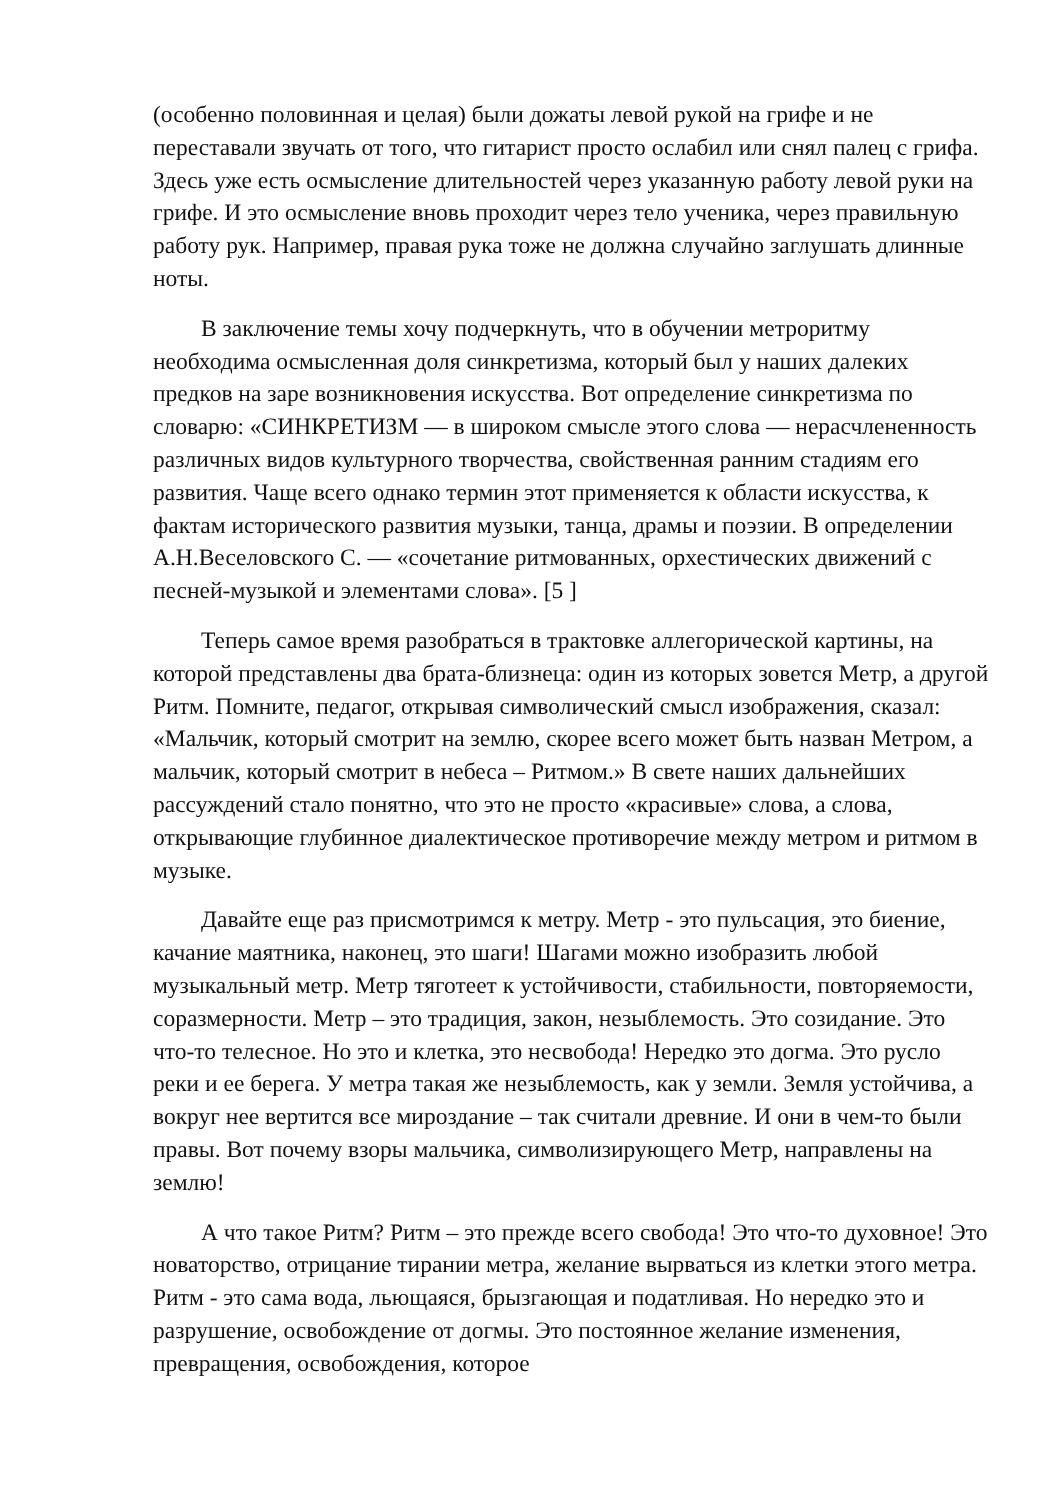(особенно половинная и целая) были дожаты левой рукой на грифе и не переставали звучать от того, что гитарист просто ослабил или снял палец с грифа. Здесь уже есть осмысление длительностей через указанную работу левой руки на грифе. И это осмысление вновь проходит через тело ученика, через правильную работу рук. Например, правая рука тоже не должна случайно заглушать длинные ноты.
В заключение темы хочу подчеркнуть, что в обучении метроритму необходима осмысленная доля синкретизма, который был у наших далеких предков на заре возникновения искусства. Вот определение синкретизма по словарю: «СИНКРЕТИЗМ — в широком смысле этого слова — нерасчлененность различных видов культурного творчества, свойственная ранним стадиям его развития. Чаще всего однако термин этот применяется к области искусства, к фактам исторического развития музыки, танца, драмы и поэзии. В определении А.Н.Веселовского С. — «сочетание ритмованных, орхестических движений с песней-музыкой и элементами слова». [5 ]
Теперь самое время разобраться в трактовке аллегорической картины, на которой представлены два брата-близнеца: один из которых зовется Метр, а другой Ритм. Помните, педагог, открывая символический смысл изображения, сказал: «Мальчик, который смотрит на землю, скорее всего может быть назван Метром, а мальчик, который смотрит в небеса – Ритмом.» В свете наших дальнейших рассуждений стало понятно, что это не просто «красивые» слова, а слова, открывающие глубинное диалектическое противоречие между метром и ритмом в музыке.
Давайте еще раз присмотримся к метру. Метр - это пульсация, это биение, качание маятника, наконец, это шаги! Шагами можно изобразить любой музыкальный метр. Метр тяготеет к устойчивости, стабильности, повторяемости, соразмерности. Метр – это традиция, закон, незыблемость. Это созидание. Это что-то телесное. Но это и клетка, это несвобода! Нередко это догма. Это русло реки и ее берега. У метра такая же незыблемость, как у земли. Земля устойчива, а вокруг нее вертится все мироздание – так считали древние. И они в чем-то были правы. Вот почему взоры мальчика, символизирующего Метр, направлены на землю!
А что такое Ритм? Ритм – это прежде всего свобода! Это что-то духовное! Это новаторство, отрицание тирании метра, желание вырваться из клетки этого метра. Ритм - это сама вода, льющаяся, брызгающая и податливая. Но нередко это и разрушение, освобождение от догмы. Это постоянное желание изменения, превращения, освобождения, которое